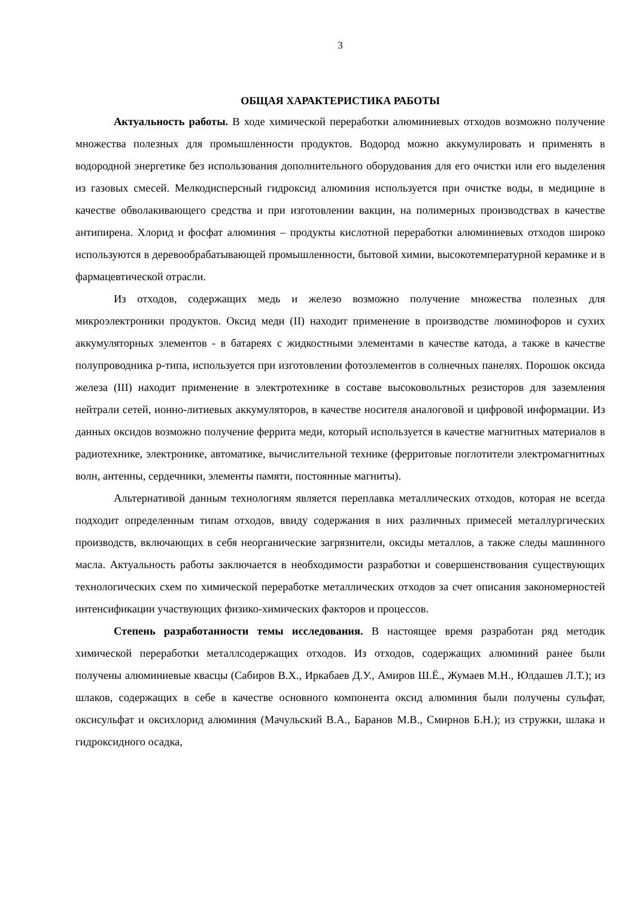3
ОБЩАЯ ХАРАКТЕРИСТИКА РАБОТЫ
Актуальность работы. В ходе химической переработки алюминиевых отходов возможно получение множества полезных для промышленности продуктов. Водород можно аккумулировать и применять в водородной энергетике без использования дополнительного оборудования для его очистки или его выделения из газовых смесей. Мелкодисперсный гидроксид алюминия используется при очистке воды, в медицине в качестве обволакивающего средства и при изготовлении вакцин, на полимерных производствах в качестве антипирена. Хлорид и фосфат алюминия – продукты кислотной переработки алюминиевых отходов широко используются в деревообрабатывающей промышленности, бытовой химии, высокотемпературной керамике и в фармацевтической отрасли.
Из отходов, содержащих медь и железо возможно получение множества полезных для микроэлектроники продуктов. Оксид меди (II) находит применение в производстве люминофоров и сухих аккумуляторных элементов - в батареях с жидкостными элементами в качестве катода, а также в качестве полупроводника p-типа, используется при изготовлении фотоэлементов в солнечных панелях. Порошок оксида железа (III) находит применение в электротехнике в составе высоковольтных резисторов для заземления нейтрали сетей, ионно-литиевых аккумуляторов, в качестве носителя аналоговой и цифровой информации. Из данных оксидов возможно получение феррита меди, который используется в качестве магнитных материалов в радиотехнике, электронике, автоматике, вычислительной технике (ферритовые поглотители электромагнитных волн, антенны, сердечники, элементы памяти, постоянные магниты).
Альтернативой данным технологиям является переплавка металлических отходов, которая не всегда подходит определенным типам отходов, ввиду содержания в них различных примесей металлургических производств, включающих в себя неорганические загрязнители, оксиды металлов, а также следы машинного масла. Актуальность работы заключается в необходимости разработки и совершенствования существующих технологических схем по химической переработке металлических отходов за счет описания закономерностей интенсификации участвующих физико-химических факторов и процессов.
Степень разработанности темы исследования. В настоящее время разработан ряд методик химической переработки металлсодержащих отходов. Из отходов, содержащих алюминий ранее были получены алюминиевые квасцы (Сабиров В.Х., Иркабаев Д.У., Амиров Ш.Ё., Жумаев М.Н., Юлдашев Л.Т.); из шлаков, содержащих в себе в качестве основного компонента оксид алюминия были получены сульфат, оксисульфат и оксихлорид алюминия (Мачульский В.А., Баранов М.В., Смирнов Б.Н.); из стружки, шлака и гидроксидного осадка,